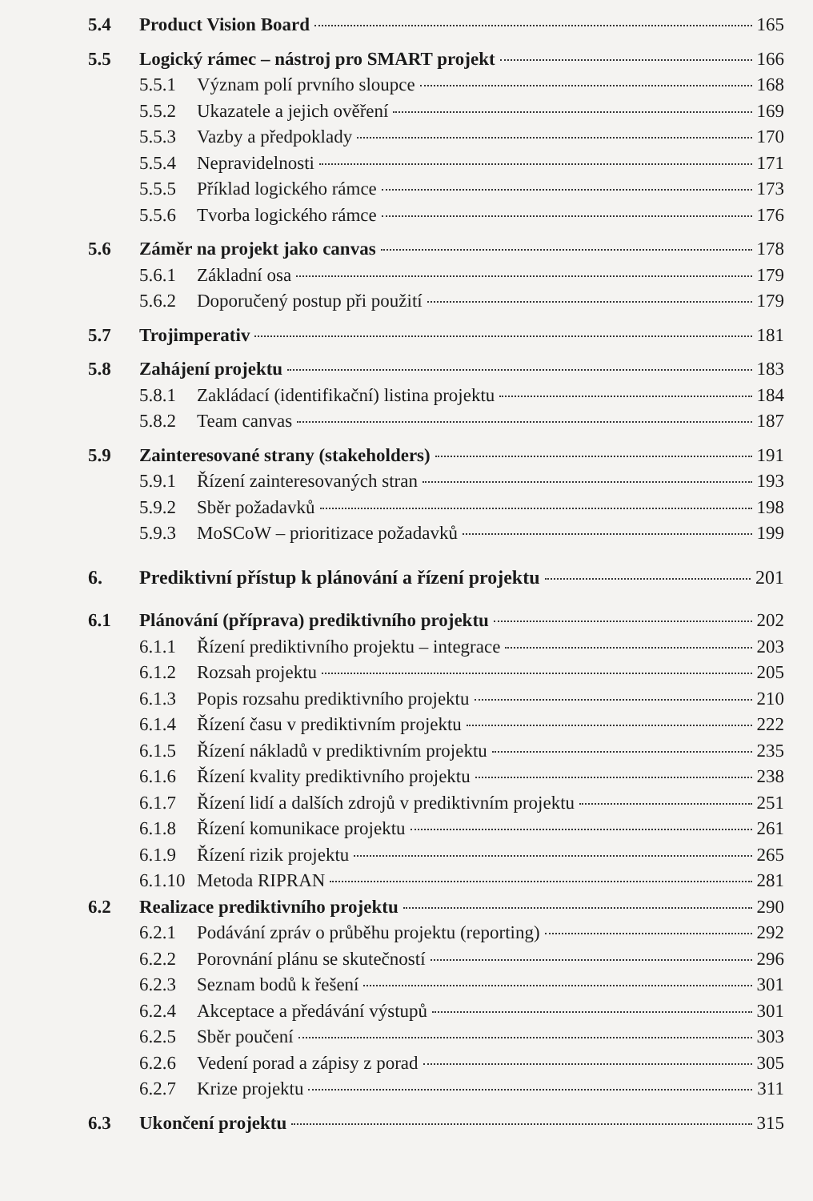5.4 Product Vision Board 165
5.5 Logický rámec – nástroj pro SMART projekt 166
5.5.1 Význam polí prvního sloupce 168
5.5.2 Ukazatele a jejich ověření 169
5.5.3 Vazby a předpoklady 170
5.5.4 Nepravidelnosti 171
5.5.5 Příklad logického rámce 173
5.5.6 Tvorba logického rámce 176
5.6 Záměr na projekt jako canvas 178
5.6.1 Základní osa 179
5.6.2 Doporučený postup při použití 179
5.7 Trojimperativ 181
5.8 Zahájení projektu 183
5.8.1 Zakládací (identifikační) listina projektu 184
5.8.2 Team canvas 187
5.9 Zainteresované strany (stakeholders) 191
5.9.1 Řízení zainteresovaných stran 193
5.9.2 Sběr požadavků 198
5.9.3 MoSCoW – prioritizace požadavků 199
6. Prediktivní přístup k plánování a řízení projektu 201
6.1 Plánování (příprava) prediktivního projektu 202
6.1.1 Řízení prediktivního projektu – integrace 203
6.1.2 Rozsah projektu 205
6.1.3 Popis rozsahu prediktivního projektu 210
6.1.4 Řízení času v prediktivním projektu 222
6.1.5 Řízení nákladů v prediktivním projektu 235
6.1.6 Řízení kvality prediktivního projektu 238
6.1.7 Řízení lidí a dalších zdrojů v prediktivním projektu 251
6.1.8 Řízení komunikace projektu 261
6.1.9 Řízení rizik projektu 265
6.1.10 Metoda RIPRAN 281
6.2 Realizace prediktivního projektu 290
6.2.1 Podávání zpráv o průběhu projektu (reporting) 292
6.2.2 Porovnání plánu se skutečností 296
6.2.3 Seznam bodů k řešení 301
6.2.4 Akceptace a předávání výstupů 301
6.2.5 Sběr poučení 303
6.2.6 Vedení porad a zápisy z porad 305
6.2.7 Krize projektu 311
6.3 Ukončení projektu 315